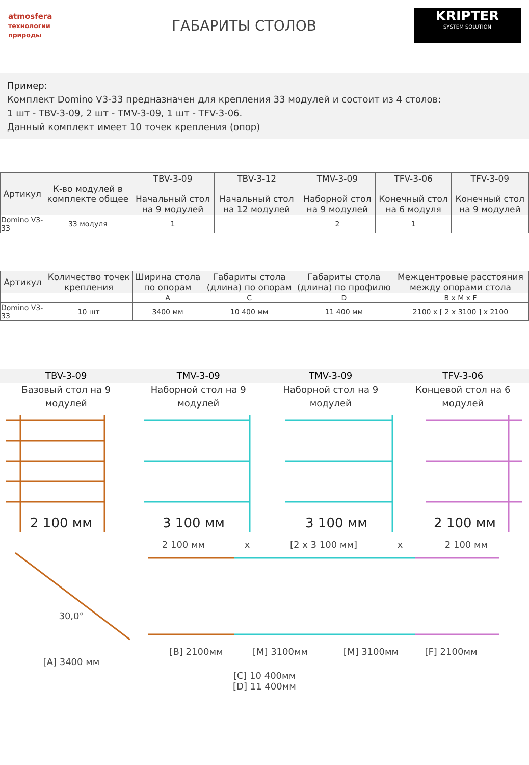atmosfera
технологии природы
ГАБАРИТЫ СТОЛОВ
KRIPTER
SYSTEM SOLUTION
Пример:
Комплект Domino V3-33 предназначен для крепления 33 модулей и состоит из 4 столов:
1 шт - TBV-3-09, 2 шт - TMV-3-09, 1 шт - TFV-3-06.
Данный комплект имеет 10 точек крепления (опор)
| Артикул | К-во модулей в комплекте общее | TBV-3-09 Начальный стол на 9 модулей | TBV-3-12 Начальный стол на 12 модулей | TMV-3-09 Наборной стол на 9 модулей | TFV-3-06 Конечный стол на 6 модуля | TFV-3-09 Конечный стол на 9 модулей |
| --- | --- | --- | --- | --- | --- | --- |
| Domino V3-33 | 33 модуля | 1 | | 2 | 1 | |
| Артикул | Количество точек крепления | Ширина стола по опорам | Габариты стола (длина) по опорам | Габариты стола (длина) по профилю | Межцентровые расстояния между опорами стола |
| --- | --- | --- | --- | --- | --- |
| | | A | C | D | B x M x F |
| Domino V3-33 | 10 шт | 3400 мм | 10 400 мм | 11 400 мм | 2100 x [ 2 x 3100 ] x 2100 |
TBV-3-09
Базовый стол на 9 модулей
TMV-3-09
Наборной стол на 9 модулей
TMV-3-09
Наборной стол на 9 модулей
TFV-3-06
Концевой стол на 6 модулей
2 100 мм
3 100 мм
3 100 мм
2 100 мм
2 100 мм
x
[2 x 3 100 мм]
x
2 100 мм
30,0°
[A] 3400 мм
[B] 2100мм
[M] 3100мм
[M] 3100мм
[F] 2100мм
[C] 10 400мм
[D] 11 400мм